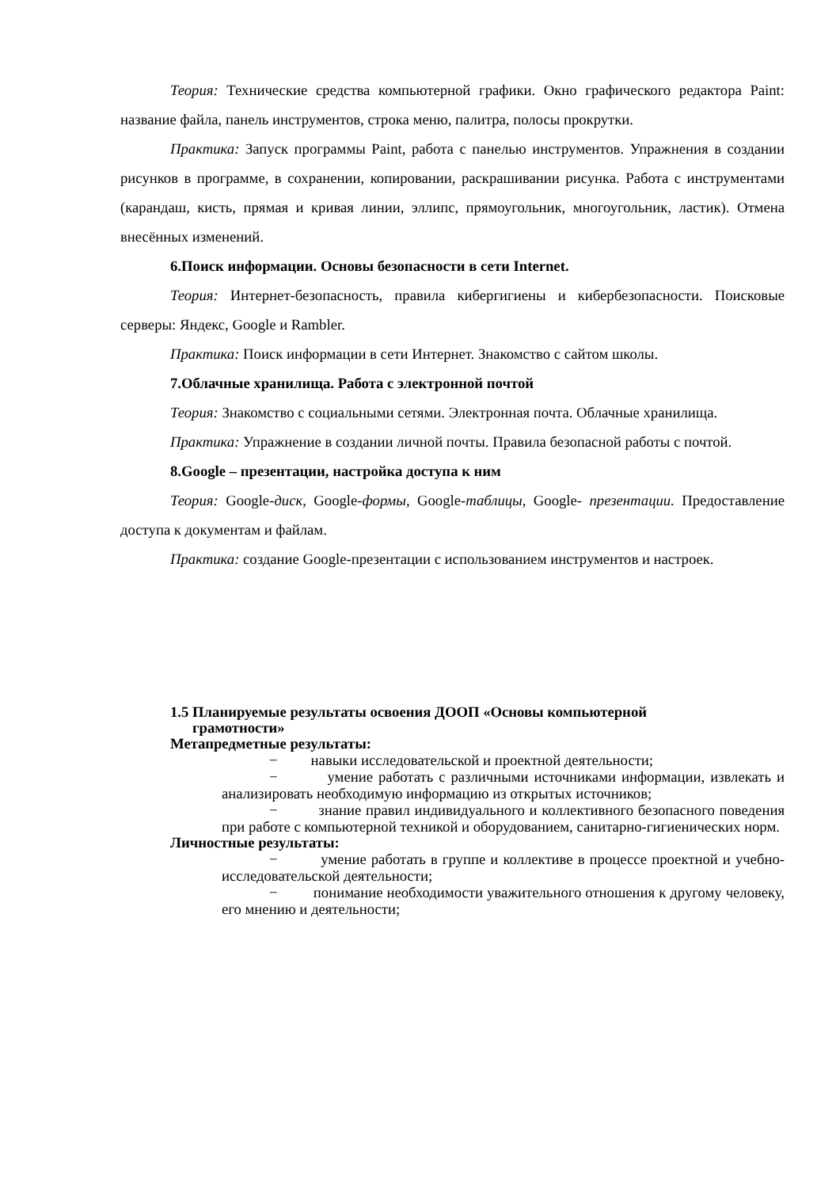Теория: Технические средства компьютерной графики. Окно графического редактора Paint: название файла, панель инструментов, строка меню, палитра, полосы прокрутки.
Практика: Запуск программы Paint, работа с панелью инструментов. Упражнения в создании рисунков в программе, в сохранении, копировании, раскрашивании рисунка. Работа с инструментами (карандаш, кисть, прямая и кривая линии, эллипс, прямоугольник, многоугольник, ластик). Отмена внесённых изменений.
6.Поиск информации. Основы безопасности в сети Internet.
Теория: Интернет-безопасность, правила кибергигиены и кибербезопасности. Поисковые серверы: Яндекс, Google и Rambler.
Практика: Поиск информации в сети Интернет. Знакомство с сайтом школы.
7.Облачные хранилища. Работа с электронной почтой
Теория: Знакомство с социальными сетями. Электронная почта. Облачные хранилища.
Практика: Упражнение в создании личной почты. Правила безопасной работы с почтой.
8.Google – презентации, настройка доступа к ним
Теория: Google-диск, Google-формы, Google-таблицы, Google- презентации. Предоставление доступа к документам и файлам.
Практика: создание Google-презентации с использованием инструментов и настроек.
1.5 Планируемые результаты освоения ДООП «Основы компьютерной
грамотности»
Метапредметные результаты:
− навыки исследовательской и проектной деятельности;
− умение работать с различными источниками информации, извлекать и анализировать необходимую информацию из открытых источников;
− знание правил индивидуального и коллективного безопасного поведения при работе с компьютерной техникой и оборудованием, санитарно-гигиенических норм.
Личностные результаты:
− умение работать в группе и коллективе в процессе проектной и учебно-исследовательской деятельности;
− понимание необходимости уважительного отношения к другому человеку, его мнению и деятельности;